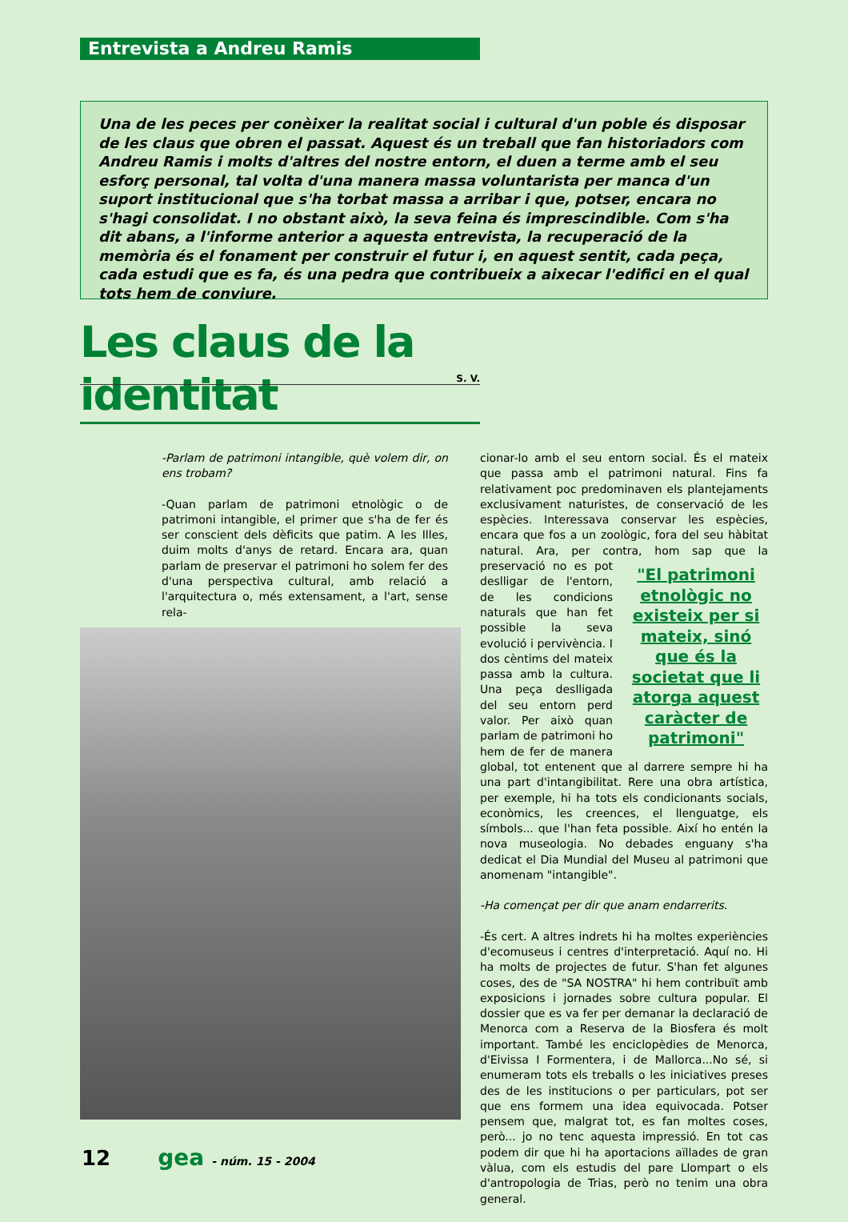Entrevista a Andreu Ramis
Una de les peces per conèixer la realitat social i cultural d'un poble és disposar de les claus que obren el passat. Aquest és un treball que fan historiadors com Andreu Ramis i molts d'altres del nostre entorn, el duen a terme amb el seu esforç personal, tal volta d'una manera massa voluntarista per manca d'un suport institucional que s'ha torbat massa a arribar i que, potser, encara no s'hagi consolidat. I no obstant això, la seva feina és imprescindible. Com s'ha dit abans, a l'informe anterior a aquesta entrevista, la recuperació de la memòria és el fonament per construir el futur i, en aquest sentit, cada peça, cada estudi que es fa, és una pedra que contribueix a aixecar l'edifici en el qual tots hem de conviure.
Les claus de la identitat
S. V.
-Parlam de patrimoni intangible, què volem dir, on ens trobam?
-Quan parlam de patrimoni etnològic o de patrimoni intangible, el primer que s'ha de fer és ser conscient dels dèficits que patim. A les Illes, duim molts d'anys de retard. Encara ara, quan parlam de preservar el patrimoni ho solem fer des d'una perspectiva cultural, amb relació a l'arquitectura o, més extensament, a l'art, sense rela-
cionar-lo amb el seu entorn social. És el mateix que passa amb el patrimoni natural. Fins fa relativament poc predominaven els plantejaments exclusivament naturistes, de conservació de les espècies. Interessava conservar les espècies, encara que fos a un zoològic, fora del seu hàbitat natural. Ara, per contra, "El patrimoni etnològic no existeix per si mateix, sinó que és la societat que li atorga aquest caràcter de patrimoni" hom sap que la preservació no es pot deslligar de l'entorn, de les condicions naturals que han fet possible la seva evolució i pervivència. I dos cèntims del mateix passa amb la cultura. Una peça deslligada del seu entorn perd valor. Per això quan parlam de patrimoni ho hem de fer de manera global, tot entenent que al darrere sempre hi ha una part d'intangibilitat. Rere una obra artística, per exemple, hi ha tots els condicionants socials, econòmics, les creences, el llenguatge, els símbols... que l'han feta possible. Així ho entén la nova museologia. No debades enguany s'ha dedicat el Dia Mundial del Museu al patrimoni que anomenam "intangible".
-Ha començat per dir que anam endarrerits.
-És cert. A altres indrets hi ha moltes experiències d'ecomuseus i centres d'interpretació. Aquí no. Hi ha molts de projectes de futur. S'han fet algunes coses, des de "SA NOSTRA" hi hem contribuït amb exposicions i jornades sobre cultura popular. El dossier que es va fer per demanar la declaració de Menorca com a Reserva de la Biosfera és molt important. També les enciclopèdies de Menorca, d'Eivissa I Formentera, i de Mallorca...No sé, si enumeram tots els treballs o les iniciatives preses des de les institucions o per particulars, pot ser que ens formem una idea equivocada. Potser pensem que, malgrat tot, es fan moltes coses, però... jo no tenc aquesta impressió. En tot cas podem dir que hi ha aportacions aïllades de gran vàlua, com els estudis del pare Llompart o els d'antropologia de Trias, però no tenim una obra general.
12 gea - núm. 15 - 2004